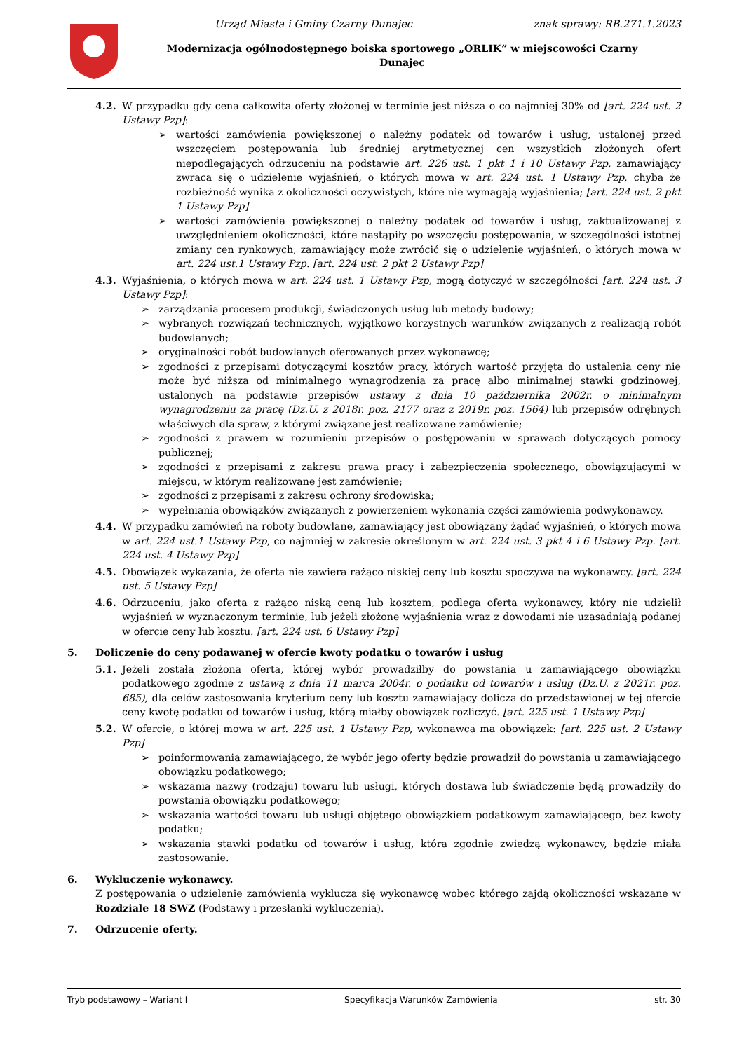Urząd Miasta i Gminy Czarny Dunajec znak sprawy: RB.271.1.2023
Modernizacja ogólnodostępnego boiska sportowego „ORLIK” w miejscowości Czarny
Dunajec
4.2. W przypadku gdy cena całkowita oferty złożonej w terminie jest niższa o co najmniej 30% od [art. 224 ust. 2 Ustawy Pzp]:
➢ wartości zamówienia powiększonej o należny podatek od towarów i usług, ustalonej przed wszczęciem postępowania lub średniej arytmetycznej cen wszystkich złożonych ofert niepodlegających odrzuceniu na podstawie art. 226 ust. 1 pkt 1 i 10 Ustawy Pzp, zamawiający zwraca się o udzielenie wyjaśnień, o których mowa w art. 224 ust. 1 Ustawy Pzp, chyba że rozbieżność wynika z okoliczności oczywistych, które nie wymagają wyjaśnienia; [art. 224 ust. 2 pkt 1 Ustawy Pzp]
➢ wartości zamówienia powiększonej o należny podatek od towarów i usług, zaktualizowanej z uwzględnieniem okoliczności, które nastąpiły po wszczęciu postępowania, w szczególności istotnej zmiany cen rynkowych, zamawiający może zwrócić się o udzielenie wyjaśnień, o których mowa w art. 224 ust.1 Ustawy Pzp. [art. 224 ust. 2 pkt 2 Ustawy Pzp]
4.3. Wyjaśnienia, o których mowa w art. 224 ust. 1 Ustawy Pzp, mogą dotyczyć w szczególności [art. 224 ust. 3 Ustawy Pzp]:
➢ zarządzania procesem produkcji, świadczonych usług lub metody budowy;
➢ wybranych rozwiązań technicznych, wyjątkowo korzystnych warunków związanych z realizacją robót budowlanych;
➢ oryginalności robót budowlanych oferowanych przez wykonawcę;
➢ zgodności z przepisami dotyczącymi kosztów pracy, których wartość przyjęta do ustalenia ceny nie może być niższa od minimalnego wynagrodzenia za pracę albo minimalnej stawki godzinowej, ustalonych na podstawie przepisów ustawy z dnia 10 października 2002r. o minimalnym wynagrodzeniu za pracę (Dz.U. z 2018r. poz. 2177 oraz z 2019r. poz. 1564) lub przepisów odrębnych właściwych dla spraw, z którymi związane jest realizowane zamówienie;
➢ zgodności z prawem w rozumieniu przepisów o postępowaniu w sprawach dotyczących pomocy publicznej;
➢ zgodności z przepisami z zakresu prawa pracy i zabezpieczenia społecznego, obowiązującymi w miejscu, w którym realizowane jest zamówienie;
➢ zgodności z przepisami z zakresu ochrony środowiska;
➢ wypełniania obowiązków związanych z powierzeniem wykonania części zamówienia podwykonawcy.
4.4. W przypadku zamówień na roboty budowlane, zamawiający jest obowiązany żądać wyjaśnień, o których mowa w art. 224 ust.1 Ustawy Pzp, co najmniej w zakresie określonym w art. 224 ust. 3 pkt 4 i 6 Ustawy Pzp. [art. 224 ust. 4 Ustawy Pzp]
4.5. Obowiązek wykazania, że oferta nie zawiera rażąco niskiej ceny lub kosztu spoczywa na wykonawcy. [art. 224 ust. 5 Ustawy Pzp]
4.6. Odrzuceniu, jako oferta z rażąco niską ceną lub kosztem, podlega oferta wykonawcy, który nie udzielił wyjaśnień w wyznaczonym terminie, lub jeżeli złożone wyjaśnienia wraz z dowodami nie uzasadniają podanej w ofercie ceny lub kosztu. [art. 224 ust. 6 Ustawy Pzp]
5. Doliczenie do ceny podawanej w ofercie kwoty podatku o towarów i usług
5.1. Jeżeli została złożona oferta, której wybór prowadziłby do powstania u zamawiającego obowiązku podatkowego zgodnie z ustawą z dnia 11 marca 2004r. o podatku od towarów i usług (Dz.U. z 2021r. poz. 685), dla celów zastosowania kryterium ceny lub kosztu zamawiający dolicza do przedstawionej w tej ofercie ceny kwotę podatku od towarów i usług, którą miałby obowiązek rozliczyć. [art. 225 ust. 1 Ustawy Pzp]
5.2. W ofercie, o której mowa w art. 225 ust. 1 Ustawy Pzp, wykonawca ma obowiązek: [art. 225 ust. 2 Ustawy Pzp]
➢ poinformowania zamawiającego, że wybór jego oferty będzie prowadził do powstania u zamawiającego obowiązku podatkowego;
➢ wskazania nazwy (rodzaju) towaru lub usługi, których dostawa lub świadczenie będą prowadziły do powstania obowiązku podatkowego;
➢ wskazania wartości towaru lub usługi objętego obowiązkiem podatkowym zamawiającego, bez kwoty podatku;
➢ wskazania stawki podatku od towarów i usług, która zgodnie zwiedzą wykonawcy, będzie miała zastosowanie.
6. Wykluczenie wykonawcy.
Z postępowania o udzielenie zamówienia wyklucza się wykonawcę wobec którego zajdą okoliczności wskazane w Rozdziale 18 SWZ (Podstawy i przesłanki wykluczenia).
7. Odrzucenie oferty.
Tryb podstawowy – Wariant I Specyfikacja Warunków Zamówienia str. 30